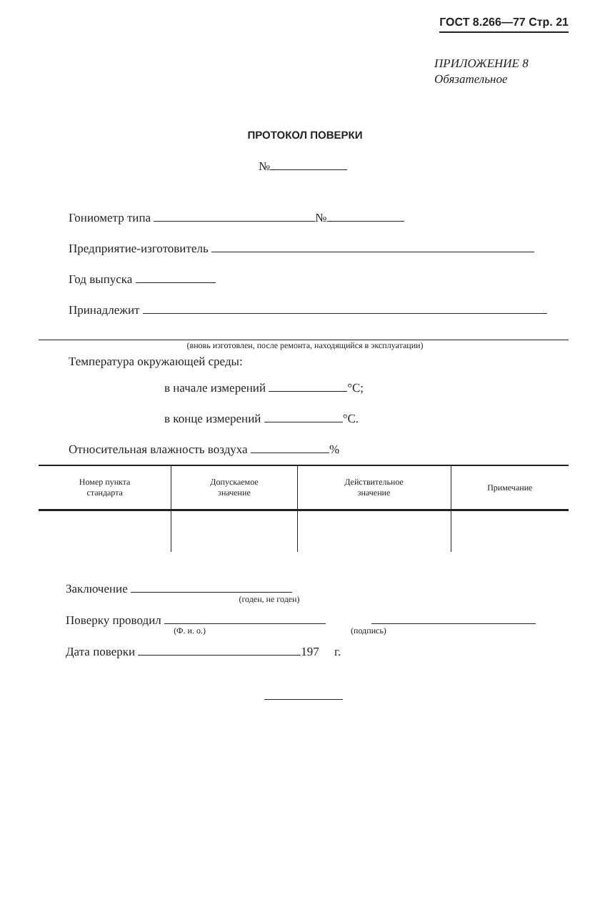ГОСТ 8.266—77 Стр. 21
ПРИЛОЖЕНИЕ 8
Обязательное
ПРОТОКОЛ ПОВЕРКИ
№
Гониометр типа №
Предприятие-изготовитель
Год выпуска
Принадлежит
(вновь изготовлен, после ремонта, находящийся в эксплуатации)
Температура окружающей среды:
в начале измерений °С;
в конце измерений °С.
Относительная влажность воздуха %
| Номер пункта стандарта | Допускаемое значение | Действительное значение | Примечание |
| --- | --- | --- | --- |
Заключение
(годен, не годен)
Поверку проводил
(Ф. и. о.) (подпись)
Дата поверки 197 г.